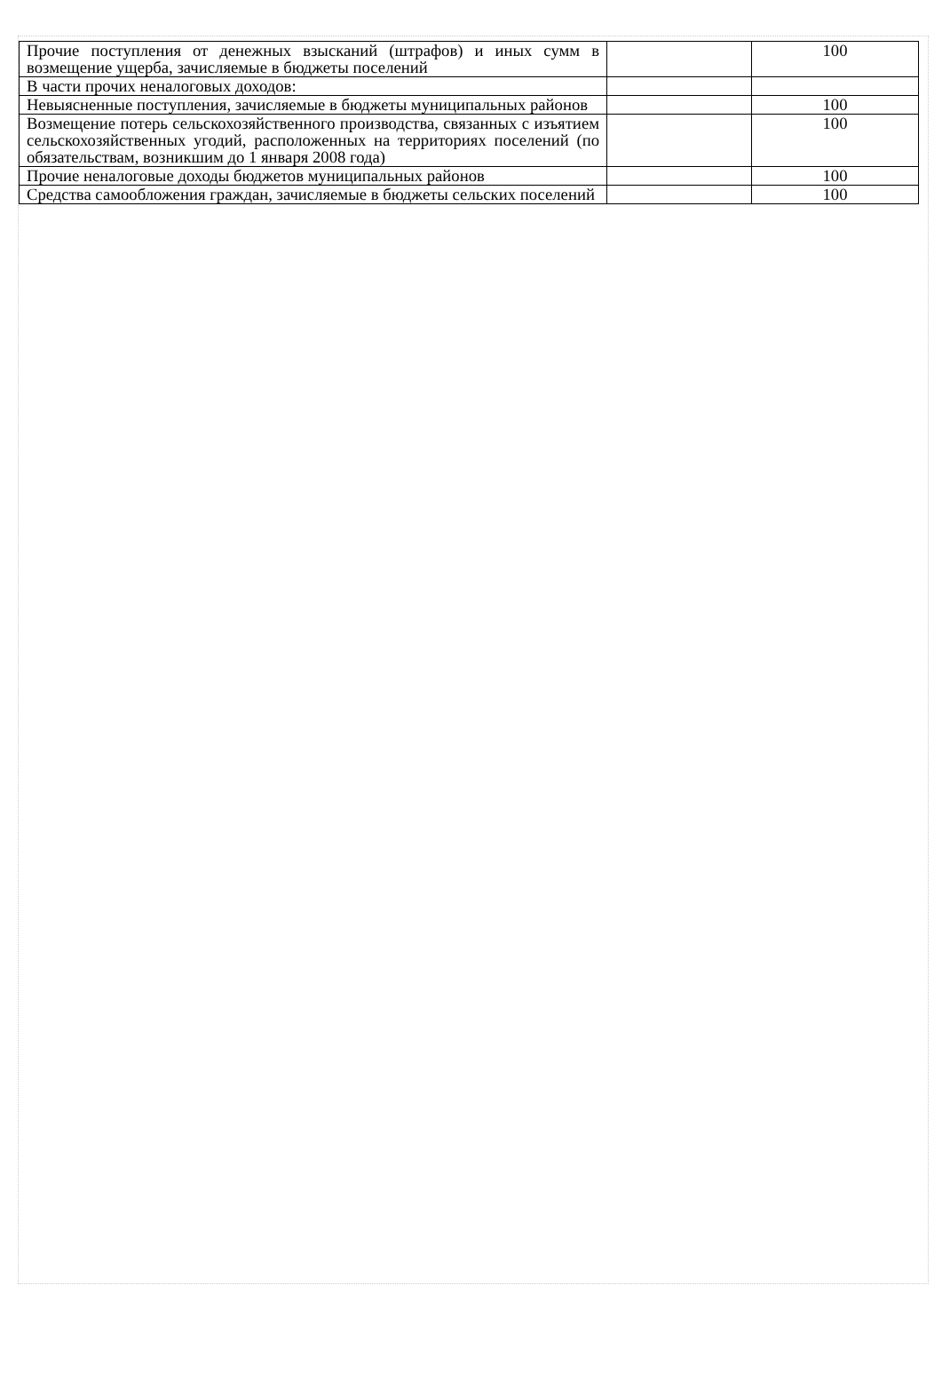| Прочие поступления от денежных взысканий (штрафов) и иных сумм в возмещение ущерба, зачисляемые в бюджеты поселений | | 100 |
| В части прочих неналоговых доходов: | | |
| Невыясненные поступления, зачисляемые в бюджеты муниципальных районов | | 100 |
| Возмещение потерь сельскохозяйственного производства, связанных с изъятием сельскохозяйственных угодий, расположенных на территориях поселений (по обязательствам, возникшим до 1 января 2008 года) | | 100 |
| Прочие неналоговые доходы бюджетов муниципальных районов | | 100 |
| Средства самообложения граждан, зачисляемые в бюджеты сельских поселений | | 100 |